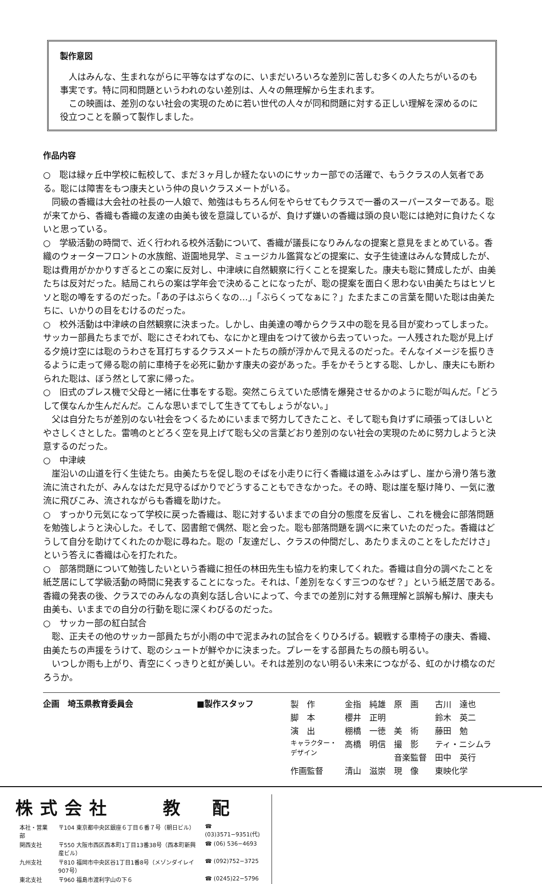製作意図
　人はみんな、生まれながらに平等なはずなのに、いまだいろいろな差別に苦しむ多くの人たちがいるのも事実です。特に同和問題というわれのない差別は、人々の無理解から生まれます。
　この映画は、差別のない社会の実現のために若い世代の人々が同和問題に対する正しい理解を深めるのに役立つことを願って製作しました。
作品内容
○　聡は緑ヶ丘中学校に転校して、まだ３ヶ月しか経たないのにサッカー部での活躍で、もうクラスの人気者である。聡には障害をもつ康夫という仲の良いクラスメートがいる。
　同級の香織は大会社の社長の一人娘で、勉強はもちろん何をやらせてもクラスで一番のスーパースターである。聡が来てから、香織も香織の友達の由美も彼を意識しているが、負けず嫌いの香織は頭の良い聡には絶対に負けたくないと思っている。
○　学級活動の時間で、近く行われる校外活動について、香織が議長になりみんなの提案と意見をまとめている。香織のウォーターフロントの水族館、遊園地見学、ミュージカル鑑賞などの提案に、女子生徒達はみんな賛成したが、聡は費用がかかりすぎるとこの案に反対し、中津峡に自然観察に行くことを提案した。康夫も聡に賛成したが、由美たちは反対だった。結局これらの案は学年会で決めることになったが、聡の提案を面白く思わない由美たちはヒソヒソと聡の噂をするのだった。「あの子はぶらくなの…」「ぶらくってなぁに？」たまたまこの言葉を聞いた聡は由美たちに、いかりの目をむけるのだった。
○　校外活動は中津峡の自然観察に決まった。しかし、由美達の噂からクラス中の聡を見る目が変わってしまった。サッカー部員たちまでが、聡にさそわれても、なにかと理由をつけて彼から去っていった。一人残された聡が見上げる夕焼け空には聡のうわさを耳打ちするクラスメートたちの顔が浮かんで見えるのだった。そんなイメージを振りきるように走って帰る聡の前に車椅子を必死に動かす康夫の姿があった。手をかそうとする聡、しかし、康夫にも断わられた聡は、ぼう然として家に帰った。
○　旧式のプレス機で父母と一緒に仕事をする聡。突然こらえていた感情を爆発させるかのように聡が叫んだ。「どうして僕なんか生んだんだ。こんな思いまでして生きててもしょうがない。」
　父は自分たちが差別のない社会をつくるためにいままで努力してきたこと、そして聡も負けずに頑張ってほしいとやさしくさとした。雷鳴のとどろく空を見上げて聡も父の言葉どおり差別のない社会の実現のために努力しようと決意するのだった。
○　中津峡
　崖沿いの山道を行く生徒たち。由美たちを促し聡のそばを小走りに行く香織は道をふみはずし、崖から滑り落ち激流に流されたが、みんなはただ見守るばかりでどうすることもできなかった。その時、聡は崖を駆け降り、一気に激流に飛びこみ、流されながらも香織を助けた。
○　すっかり元気になって学校に戻った香織は、聡に対するいままでの自分の態度を反省し、これを機会に部落問題を勉強しようと決心した。そして、図書館で偶然、聡と会った。聡も部落問題を調べに来ていたのだった。香織はどうして自分を助けてくれたのか聡に尋ねた。聡の「友達だし、クラスの仲間だし、あたりまえのことをしただけさ」という答えに香織は心を打たれた。
○　部落問題について勉強したいという香織に担任の林田先生も協力を約束してくれた。香織は自分の調べたことを紙芝居にして学級活動の時間に発表することになった。それは、「差別をなくす三つのなぜ？」という紙芝居である。香織の発表の後、クラスでのみんなの真剣な話し合いによって、今までの差別に対する無理解と誤解も解け、康夫も由美も、いままでの自分の行動を聡に深くわびるのだった。
○　サッカー部の紅白試合
　聡、正夫その他のサッカー部員たちが小雨の中で泥まみれの試合をくりひろげる。観戦する車椅子の康夫、香織、由美たちの声援をうけて、聡のシュートが鮮やかに決まった。プレーをする部員たちの顔も明るい。
　いつしか雨も上がり、青空にくっきりと虹が美しい。それは差別のない明るい未来につながる、虹のかけ橋なのだろうか。
企画　埼玉県教育委員会 ■製作スタッフ
| 製 作 | 金指 純雄 | 原 画 | 古川 達也 |
| 脚 本 | 櫻井 正明 | | 鈴木 英二 |
| 演 出 | 棚橋 一徳 | 美 術 | 藤田 勉 |
| キャラクター・ デザイン | 高橋 明信 | 撮 影 | ティ・ニシムラ |
| | | 音楽監督 | 田中 英行 |
| 作画監督 | 清山 滋崇 | 現 像 | 東映化学 |
株式会社　　教　配
| 本社・営業部 | 〒104 東京都中央区銀座６丁目６番７号（朝日ビル） | ☎ (03)3571−9351(代) |
| 関西支社 | 〒550 大阪市西区西本町1丁目13番38号（西本町新興産ビル） | ☎ (06) 536−4693 |
| 九州支社 | 〒810 福岡市中央区谷1丁目1番8号（メゾンダイレイ907号） | ☎ (092)752−3725 |
| 東北支社 | 〒960 福島市渡利字山の下６ | ☎ (0245)22−5796 |